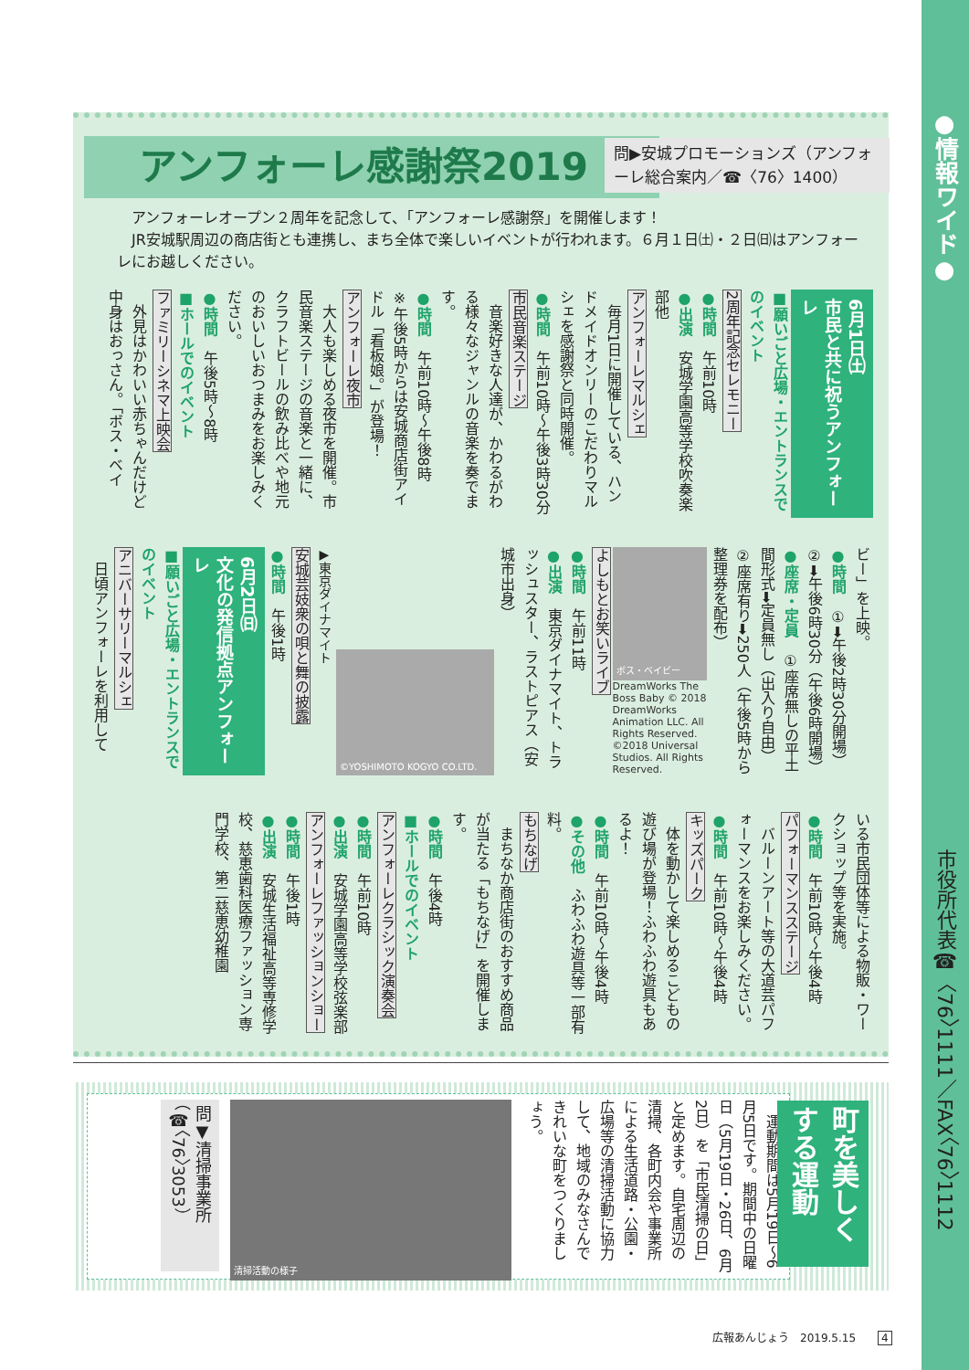●情報ワイド●
市役所代表☎〈76〉1111／FAX〈76〉1112
アンフォーレ感謝祭2019
問▶安城プロモーションズ（アンフォーレ総合案内／☎〈76〉1400）
　アンフォーレオープン２周年を記念して、「アンフォーレ感謝祭」を開催します！
　JR安城駅周辺の商店街とも連携し、まち全体で楽しいイベントが行われます。６月１日㈯・２日㈰はアンフォーレにお越しください。
6月1日㈯
市民と共に祝うアンフォーレ
■願いごと広場・エントランスでのイベント
2周年記念セレモニー
●時間　午前10時
●出演　安城学園高等学校吹奏楽部他
アンフォーレマルシェ
　毎月1日に開催している、ハンドメイドオンリーのこだわりマルシェを感謝祭と同時開催。
●時間　午前10時～午後3時30分
市民音楽ステージ
　音楽好きな人達が、かわるがわる様々なジャンルの音楽を奏でます。
●時間　午前10時～午後8時
※午後5時からは安城商店街アイドル「看板娘。」が登場！
アンフォーレ夜市
　大人も楽しめる夜市を開催。市民音楽ステージの音楽と一緒に、クラフトビールの飲み比べや地元のおいしいおつまみをお楽しみください。
●時間　午後5時～8時
■ホールでのイベント
ファミリーシネマ上映会
　外見はかわいい赤ちゃんだけど中身はおっさん。「ボス・ベイ
ビー」を上映。
●時間　①➡午後2時30分開場）②➡午後6時30分（午後6時開場）
●座席・定員　①座席無しの平土間形式➡定員無し（出入り自由）②座席有り➡250人（午後5時から整理券を配布）
ボス・ベイビー
DreamWorks The Boss Baby © 2018 DreamWorks Animation LLC. All Rights Reserved. ©2018 Universal Studios. All Rights Reserved.
よしもとお笑いライブ
●時間　午前11時
●出演　東京ダイナマイト、トラッシュスター、ラストピアス（安城市出身）
©YOSHIMOTO KOGYO CO.LTD.
▶東京ダイナマイト
安城芸妓衆の唄と舞の披露
●時間　午後1時
6月2日㈰
文化の発信拠点アンフォーレ
■願いごと広場・エントランスでのイベント
アニバーサリーマルシェ
　日頃アンフォーレを利用して
いる市民団体等による物販・ワークショップ等を実施。
●時間　午前10時～午後4時
パフォーマンスステージ
　バルーンアート等の大道芸パフォーマンスをお楽しみください。
●時間　午前10時～午後4時
キッズパーク
　体を動かして楽しめるこどもの遊び場が登場！ふわふわ遊具もあるよ！
●時間　午前10時～午後4時
●その他　ふわふわ遊具等一部有料。
もちなげ
　まちなか商店街のおすすめ商品が当たる「もちなげ」を開催します。
●時間　午後4時
■ホールでのイベント
アンフォーレクラシック演奏会
●時間　午前10時
●出演　安城学園高等学校弦楽部
アンフォーレファッションショー
●時間　午後1時
●出演　安城生活福祉高等専修学校、慈恵歯科医療ファッション専門学校、第二慈恵幼稚園
　運動期間は5月19日～6月5日です。期間中の日曜日（5月19日・26日、6月2日）を「市民清掃の日」と定めます。自宅周辺の清掃、各町内会や事業所による生活道路・公園・広場等の清掃活動に協力して、地域のみなさんできれいな町をつくりましょう。
清掃活動の様子
問▼清掃事業所
（☎〈76〉3053）
町を美しくする運動
広報あんじょう　2019.5.15　　4